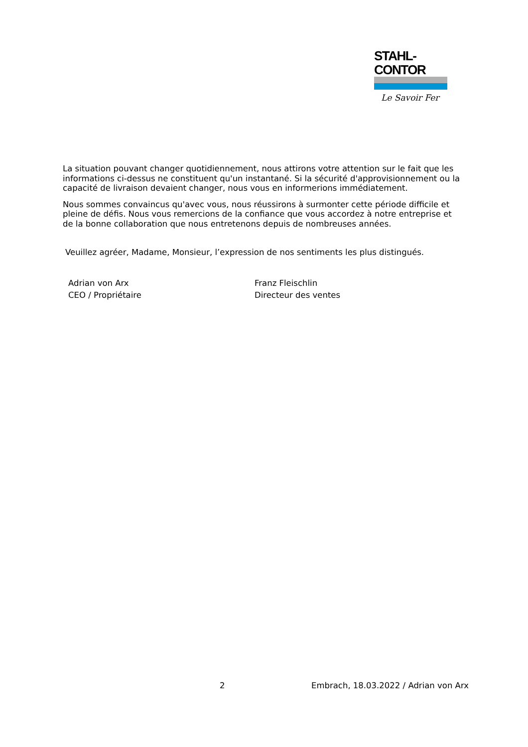STAHL-CONTOR
Le Savoir Fer
La situation pouvant changer quotidiennement, nous attirons votre attention sur le fait que les informations ci-dessus ne constituent qu'un instantané. Si la sécurité d'approvisionnement ou la capacité de livraison devaient changer, nous vous en informerions immédiatement.
Nous sommes convaincus qu'avec vous, nous réussirons à surmonter cette période difficile et pleine de défis. Nous vous remercions de la confiance que vous accordez à notre entreprise et de la bonne collaboration que nous entretenons depuis de nombreuses années.
Veuillez agréer, Madame, Monsieur, l’expression de nos sentiments les plus distingués.
Adrian von Arx
CEO / Propriétaire
Franz Fleischlin
Directeur des ventes
2 Embrach, 18.03.2022 / Adrian von Arx